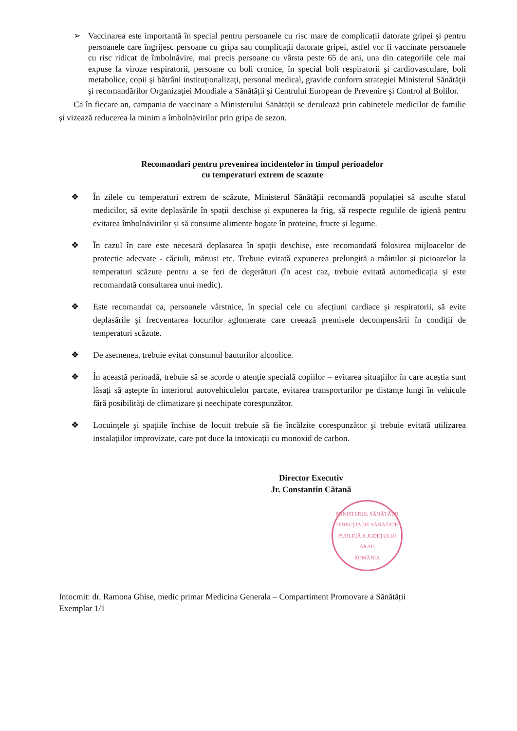➢ Vaccinarea este importantă în special pentru persoanele cu risc mare de complicații datorate gripei şi pentru persoanele care îngrijesc persoane cu gripa sau complicații datorate gripei, astfel vor fi vaccinate persoanele cu risc ridicat de îmbolnăvire, mai precis persoane cu vârsta peste 65 de ani, una din categoriile cele mai expuse la viroze respiratorii, persoane cu boli cronice, în special boli respiratorii şi cardiovasculare, boli metabolice, copii şi bătrâni instituţionalizaţi, personal medical, gravide conform strategiei Ministerul Sănătăţii şi recomandărilor Organizaţiei Mondiale a Sănătății şi Centrului European de Prevenire şi Control al Bolilor.
Ca în fiecare an, campania de vaccinare a Ministerului Sănătăţii se derulează prin cabinetele medicilor de familie şi vizează reducerea la minim a îmbolnăvirilor prin gripa de sezon.
Recomandari pentru prevenirea incidentelor in timpul perioadelor
cu temperaturi extrem de scazute
❖ În zilele cu temperaturi extrem de scăzute, Ministerul Sănătății recomandă populației să asculte sfatul medicilor, să evite deplasările în spații deschise și expunerea la frig, să respecte regulile de igienă pentru evitarea îmbolnăvirilor și să consume alimente bogate în proteine, fructe și legume.
❖ În cazul în care este necesară deplasarea în spații deschise, este recomandată folosirea mijloacelor de protectie adecvate - căciuli, mănuși etc. Trebuie evitată expunerea prelungită a mâinilor și picioarelor la temperaturi scăzute pentru a se feri de degerături (în acest caz, trebuie evitată automedicația și este recomandată consultarea unui medic).
❖ Este recomandat ca, persoanele vârstnice, în special cele cu afecțiuni cardiace și respiratorii, să evite deplasările și frecventarea locurilor aglomerate care creează premisele decompensării în condiții de temperaturi scăzute.
❖ De asemenea, trebuie evitat consumul bauturilor alcoolice.
❖ În această perioadă, trebuie să se acorde o atenție specială copiilor – evitarea situațiilor în care aceștia sunt lăsați să aștepte în interiorul autovehiculelor parcate, evitarea transporturilor pe distanțe lungi în vehicule fără posibilități de climatizare și neechipate corespunzător.
❖ Locuinţele şi spaţiile închise de locuit trebuie să fie încălzite corespunzător şi trebuie evitată utilizarea instalaţiilor improvizate, care pot duce la intoxicații cu monoxid de carbon.
Director Executiv
Jr. Constantin Cătană
MINISTERUL SĂNĂTĂŢII
DIRECŢIA DE SĂNĂTATE PUBLICĂ A JUDEŢULUI ARAD
ROMÂNIA
Intocmit: dr. Ramona Ghise, medic primar Medicina Generala – Compartiment Promovare a Sănătății
Exemplar 1/1